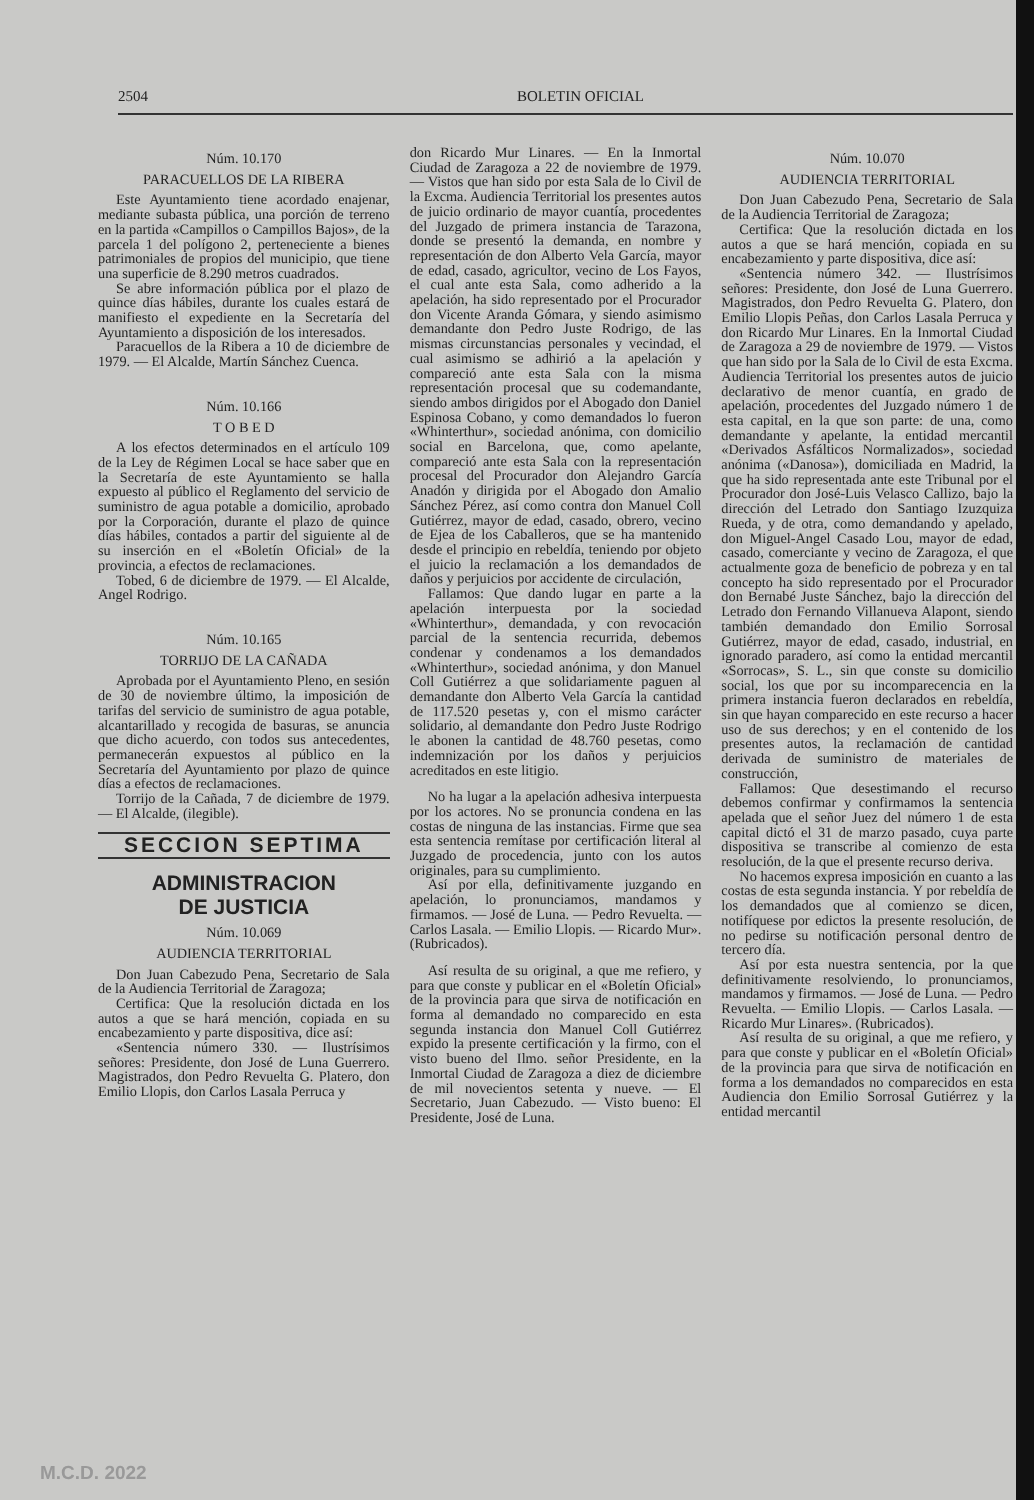2504 BOLETIN OFICIAL
Núm. 10.170
PARACUELLOS DE LA RIBERA
Este Ayuntamiento tiene acordado enajenar, mediante subasta pública, una porción de terreno en la partida «Campillos o Campillos Bajos», de la parcela 1 del polígono 2, perteneciente a bienes patrimoniales de propios del municipio, que tiene una superficie de 8.290 metros cuadrados.
Se abre información pública por el plazo de quince días hábiles, durante los cuales estará de manifiesto el expediente en la Secretaría del Ayuntamiento a disposición de los interesados.
Paracuellos de la Ribera a 10 de diciembre de 1979. — El Alcalde, Martín Sánchez Cuenca.
Núm. 10.166
T O B E D
A los efectos determinados en el artículo 109 de la Ley de Régimen Local se hace saber que en la Secretaría de este Ayuntamiento se halla expuesto al público el Reglamento del servicio de suministro de agua potable a domicilio, aprobado por la Corporación, durante el plazo de quince días hábiles, contados a partir del siguiente al de su inserción en el «Boletín Oficial» de la provincia, a efectos de reclamaciones.
Tobed, 6 de diciembre de 1979. — El Alcalde, Angel Rodrigo.
Núm. 10.165
TORRIJO DE LA CAÑADA
Aprobada por el Ayuntamiento Pleno, en sesión de 30 de noviembre último, la imposición de tarifas del servicio de suministro de agua potable, alcantarillado y recogida de basuras, se anuncia que dicho acuerdo, con todos sus antecedentes, permanecerán expuestos al público en la Secretaría del Ayuntamiento por plazo de quince días a efectos de reclamaciones.
Torrijo de la Cañada, 7 de diciembre de 1979. — El Alcalde, (ilegible).
SECCION SEPTIMA
ADMINISTRACION
DE JUSTICIA
Núm. 10.069
AUDIENCIA TERRITORIAL
Don Juan Cabezudo Pena, Secretario de Sala de la Audiencia Territorial de Zaragoza;
Certifica: Que la resolución dictada en los autos a que se hará mención, copiada en su encabezamiento y parte dispositiva, dice así:
«Sentencia número 330. — Ilustrísimos señores: Presidente, don José de Luna Guerrero. Magistrados, don Pedro Revuelta G. Platero, don Emilio Llopis, don Carlos Lasala Perruca y
don Ricardo Mur Linares. — En la Inmortal Ciudad de Zaragoza a 22 de noviembre de 1979. — Vistos que han sido por esta Sala de lo Civil de la Excma. Audiencia Territorial los presentes autos de juicio ordinario de mayor cuantía, procedentes del Juzgado de primera instancia de Tarazona, donde se presentó la demanda, en nombre y representación de don Alberto Vela García, mayor de edad, casado, agricultor, vecino de Los Fayos, el cual ante esta Sala, como adherido a la apelación, ha sido representado por el Procurador don Vicente Aranda Gómara, y siendo asimismo demandante don Pedro Juste Rodrigo, de las mismas circunstancias personales y vecindad, el cual asimismo se adhirió a la apelación y compareció ante esta Sala con la misma representación procesal que su codemandante, siendo ambos dirigidos por el Abogado don Daniel Espinosa Cobano, y como demandados lo fueron «Whinterthur», sociedad anónima, con domicilio social en Barcelona, que, como apelante, compareció ante esta Sala con la representación procesal del Procurador don Alejandro García Anadón y dirigida por el Abogado don Amalio Sánchez Pérez, así como contra don Manuel Coll Gutiérrez, mayor de edad, casado, obrero, vecino de Ejea de los Caballeros, que se ha mantenido desde el principio en rebeldía, teniendo por objeto el juicio la reclamación a los demandados de daños y perjuicios por accidente de circulación,
Fallamos: Que dando lugar en parte a la apelación interpuesta por la sociedad «Whinterthur», demandada, y con revocación parcial de la sentencia recurrida, debemos condenar y condenamos a los demandados «Whinterthur», sociedad anónima, y don Manuel Coll Gutiérrez a que solidariamente paguen al demandante don Alberto Vela García la cantidad de 117.520 pesetas y, con el mismo carácter solidario, al demandante don Pedro Juste Rodrigo le abonen la cantidad de 48.760 pesetas, como indemnización por los daños y perjuicios acreditados en este litigio.
No ha lugar a la apelación adhesiva interpuesta por los actores. No se pronuncia condena en las costas de ninguna de las instancias. Firme que sea esta sentencia remítase por certificación literal al Juzgado de procedencia, junto con los autos originales, para su cumplimiento.
Así por ella, definitivamente juzgando en apelación, lo pronunciamos, mandamos y firmamos. — José de Luna. — Pedro Revuelta. — Carlos Lasala. — Emilio Llopis. — Ricardo Mur». (Rubricados).
Así resulta de su original, a que me refiero, y para que conste y publicar en el «Boletín Oficial» de la provincia para que sirva de notificación en forma al demandado no comparecido en esta segunda instancia don Manuel Coll Gutiérrez expido la presente certificación y la firmo, con el visto bueno del Ilmo. señor Presidente, en la Inmortal Ciudad de Zaragoza a diez de diciembre de mil novecientos setenta y nueve. — El Secretario, Juan Cabezudo. — Visto bueno: El Presidente, José de Luna.
Núm. 10.070
AUDIENCIA TERRITORIAL
Don Juan Cabezudo Pena, Secretario de Sala de la Audiencia Territorial de Zaragoza;
Certifica: Que la resolución dictada en los autos a que se hará mención, copiada en su encabezamiento y parte dispositiva, dice así:
«Sentencia número 342. — Ilustrísimos señores: Presidente, don José de Luna Guerrero. Magistrados, don Pedro Revuelta G. Platero, don Emilio Llopis Peñas, don Carlos Lasala Perruca y don Ricardo Mur Linares. En la Inmortal Ciudad de Zaragoza a 29 de noviembre de 1979. — Vistos que han sido por la Sala de lo Civil de esta Excma. Audiencia Territorial los presentes autos de juicio declarativo de menor cuantía, en grado de apelación, procedentes del Juzgado número 1 de esta capital, en la que son parte: de una, como demandante y apelante, la entidad mercantil «Derivados Asfálticos Normalizados», sociedad anónima («Danosa»), domiciliada en Madrid, la que ha sido representada ante este Tribunal por el Procurador don José-Luis Velasco Callizo, bajo la dirección del Letrado don Santiago Izuzquiza Rueda, y de otra, como demandando y apelado, don Miguel-Angel Casado Lou, mayor de edad, casado, comerciante y vecino de Zaragoza, el que actualmente goza de beneficio de pobreza y en tal concepto ha sido representado por el Procurador don Bernabé Juste Sánchez, bajo la dirección del Letrado don Fernando Villanueva Alapont, siendo también demandado don Emilio Sorrosal Gutiérrez, mayor de edad, casado, industrial, en ignorado paradero, así como la entidad mercantil «Sorrocas», S. L., sin que conste su domicilio social, los que por su incomparecencia en la primera instancia fueron declarados en rebeldía, sin que hayan comparecido en este recurso a hacer uso de sus derechos; y en el contenido de los presentes autos, la reclamación de cantidad derivada de suministro de materiales de construcción,
Fallamos: Que desestimando el recurso debemos confirmar y confirmamos la sentencia apelada que el señor Juez del número 1 de esta capital dictó el 31 de marzo pasado, cuya parte dispositiva se transcribe al comienzo de esta resolución, de la que el presente recurso deriva.
No hacemos expresa imposición en cuanto a las costas de esta segunda instancia. Y por rebeldía de los demandados que al comienzo se dicen, notifíquese por edictos la presente resolución, de no pedirse su notificación personal dentro de tercero día.
Así por esta nuestra sentencia, por la que definitivamente resolviendo, lo pronunciamos, mandamos y firmamos. — José de Luna. — Pedro Revuelta. — Emilio Llopis. — Carlos Lasala. — Ricardo Mur Linares». (Rubricados).
Así resulta de su original, a que me refiero, y para que conste y publicar en el «Boletín Oficial» de la provincia para que sirva de notificación en forma a los demandados no comparecidos en esta Audiencia don Emilio Sorrosal Gutiérrez y la entidad mercantil
M.C.D. 2022